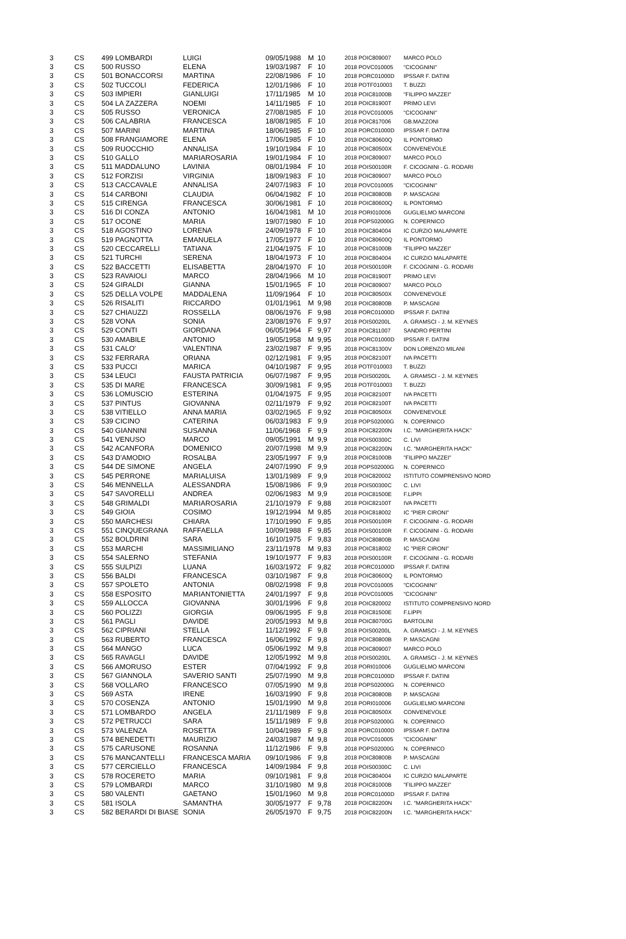| 3 | CS | 499 LOMBARDI | LUIGI | 09/05/1988 | M | 10 | 2018 POIC809007 | MARCO POLO |
| 3 | CS | 500 RUSSO | ELENA | 19/03/1987 | F | 10 | 2018 POVC010005 | "CICOGNINI" |
| 3 | CS | 501 BONACCORSI | MARTINA | 22/08/1986 | F | 10 | 2018 PORC01000D | IPSSAR F. DATINI |
| 3 | CS | 502 TUCCOLI | FEDERICA | 12/01/1986 | F | 10 | 2018 POTF010003 | T. BUZZI |
| 3 | CS | 503 IMPIERI | GIANLUIGI | 17/11/1985 | M | 10 | 2018 POIC81000B | "FILIPPO MAZZEI" |
| 3 | CS | 504 LA ZAZZERA | NOEMI | 14/11/1985 | F | 10 | 2018 POIC81900T | PRIMO LEVI |
| 3 | CS | 505 RUSSO | VERONICA | 27/08/1985 | F | 10 | 2018 POVC010005 | "CICOGNINI" |
| 3 | CS | 506 CALABRIA | FRANCESCA | 18/08/1985 | F | 10 | 2018 POIC817006 | GB.MAZZONI |
| 3 | CS | 507 MARINI | MARTINA | 18/06/1985 | F | 10 | 2018 PORC01000D | IPSSAR F. DATINI |
| 3 | CS | 508 FRANGIAMORE | ELENA | 17/06/1985 | F | 10 | 2018 POIC80600Q | IL PONTORMO |
| 3 | CS | 509 RUOCCHIO | ANNALISA | 19/10/1984 | F | 10 | 2018 POIC80500X | CONVENEVOLE |
| 3 | CS | 510 GALLO | MARIAROSARIA | 19/01/1984 | F | 10 | 2018 POIC809007 | MARCO POLO |
| 3 | CS | 511 MADDALUNO | LAVINIA | 08/01/1984 | F | 10 | 2018 POIS00100R | F. CICOGNINI - G. RODARI |
| 3 | CS | 512 FORZISI | VIRGINIA | 18/09/1983 | F | 10 | 2018 POIC809007 | MARCO POLO |
| 3 | CS | 513 CACCAVALE | ANNALISA | 24/07/1983 | F | 10 | 2018 POVC010005 | "CICOGNINI" |
| 3 | CS | 514 CARBONI | CLAUDIA | 06/04/1982 | F | 10 | 2018 POIC80800B | P. MASCAGNI |
| 3 | CS | 515 CIRENGA | FRANCESCA | 30/06/1981 | F | 10 | 2018 POIC80600Q | IL PONTORMO |
| 3 | CS | 516 DI CONZA | ANTONIO | 16/04/1981 | M | 10 | 2018 PORI010006 | GUGLIELMO MARCONI |
| 3 | CS | 517 OCONE | MARIA | 19/07/1980 | F | 10 | 2018 POPS02000G | N. COPERNICO |
| 3 | CS | 518 AGOSTINO | LORENA | 24/09/1978 | F | 10 | 2018 POIC804004 | IC CURZIO MALAPARTE |
| 3 | CS | 519 PAGNOTTA | EMANUELA | 17/05/1977 | F | 10 | 2018 POIC80600Q | IL PONTORMO |
| 3 | CS | 520 CECCARELLI | TATIANA | 21/04/1975 | F | 10 | 2018 POIC81000B | "FILIPPO MAZZEI" |
| 3 | CS | 521 TURCHI | SERENA | 18/04/1973 | F | 10 | 2018 POIC804004 | IC CURZIO MALAPARTE |
| 3 | CS | 522 BACCETTI | ELISABETTA | 28/04/1970 | F | 10 | 2018 POIS00100R | F. CICOGNINI - G. RODARI |
| 3 | CS | 523 RAVAIOLI | MARCO | 28/04/1966 | M | 10 | 2018 POIC81900T | PRIMO LEVI |
| 3 | CS | 524 GIRALDI | GIANNA | 15/01/1965 | F | 10 | 2018 POIC809007 | MARCO POLO |
| 3 | CS | 525 DELLA VOLPE | MADDALENA | 11/09/1964 | F | 10 | 2018 POIC80500X | CONVENEVOLE |
| 3 | CS | 526 RISALITI | RICCARDO | 01/01/1961 | M | 9,98 | 2018 POIC80800B | P. MASCAGNI |
| 3 | CS | 527 CHIAUZZI | ROSSELLA | 08/06/1976 | F | 9,98 | 2018 PORC01000D | IPSSAR F. DATINI |
| 3 | CS | 528 VONA | SONIA | 23/08/1976 | F | 9,97 | 2018 POIS00200L | A. GRAMSCI - J. M. KEYNES |
| 3 | CS | 529 CONTI | GIORDANA | 06/05/1964 | F | 9,97 | 2018 POIC811007 | SANDRO PERTINI |
| 3 | CS | 530 AMABILE | ANTONIO | 19/05/1958 | M | 9,95 | 2018 PORC01000D | IPSSAR F. DATINI |
| 3 | CS | 531 CALO' | VALENTINA | 23/02/1987 | F | 9,95 | 2018 POIC81300V | DON LORENZO MILANI |
| 3 | CS | 532 FERRARA | ORIANA | 02/12/1981 | F | 9,95 | 2018 POIC82100T | IVA PACETTI |
| 3 | CS | 533 PUCCI | MARICA | 04/10/1987 | F | 9,95 | 2018 POTF010003 | T. BUZZI |
| 3 | CS | 534 LEUCI | FAUSTA PATRICIA | 06/07/1987 | F | 9,95 | 2018 POIS00200L | A. GRAMSCI - J. M. KEYNES |
| 3 | CS | 535 DI MARE | FRANCESCA | 30/09/1981 | F | 9,95 | 2018 POTF010003 | T. BUZZI |
| 3 | CS | 536 LOMUSCIO | ESTERINA | 01/04/1975 | F | 9,95 | 2018 POIC82100T | IVA PACETTI |
| 3 | CS | 537 PINTUS | GIOVANNA | 02/11/1979 | F | 9,92 | 2018 POIC82100T | IVA PACETTI |
| 3 | CS | 538 VITIELLO | ANNA MARIA | 03/02/1965 | F | 9,92 | 2018 POIC80500X | CONVENEVOLE |
| 3 | CS | 539 CICINO | CATERINA | 06/03/1983 | F | 9,9 | 2018 POPS02000G | N. COPERNICO |
| 3 | CS | 540 GIANNINI | SUSANNA | 11/06/1968 | F | 9,9 | 2018 POIC82200N | I.C. "MARGHERITA HACK" |
| 3 | CS | 541 VENUSO | MARCO | 09/05/1991 | M | 9,9 | 2018 POIS00300C | C. LIVI |
| 3 | CS | 542 ACANFORA | DOMENICO | 20/07/1998 | M | 9,9 | 2018 POIC82200N | I.C. "MARGHERITA HACK" |
| 3 | CS | 543 D'AMODIO | ROSALBA | 23/05/1997 | F | 9,9 | 2018 POIC81000B | "FILIPPO MAZZEI" |
| 3 | CS | 544 DE SIMONE | ANGELA | 24/07/1990 | F | 9,9 | 2018 POPS02000G | N. COPERNICO |
| 3 | CS | 545 PERRONE | MARIALUISA | 13/01/1989 | F | 9,9 | 2018 POIC820002 | ISTITUTO COMPRENSIVO NORD |
| 3 | CS | 546 MENNELLA | ALESSANDRA | 15/08/1986 | F | 9,9 | 2018 POIS00300C | C. LIVI |
| 3 | CS | 547 SAVORELLI | ANDREA | 02/06/1983 | M | 9,9 | 2018 POIC81500E | F.LIPPI |
| 3 | CS | 548 GRIMALDI | MARIAROSARIA | 21/10/1979 | F | 9,88 | 2018 POIC82100T | IVA PACETTI |
| 3 | CS | 549 GIOIA | COSIMO | 19/12/1994 | M | 9,85 | 2018 POIC818002 | IC "PIER CIRONI" |
| 3 | CS | 550 MARCHESI | CHIARA | 17/10/1990 | F | 9,85 | 2018 POIS00100R | F. CICOGNINI - G. RODARI |
| 3 | CS | 551 CINQUEGRANA | RAFFAELLA | 10/09/1988 | F | 9,85 | 2018 POIS00100R | F. CICOGNINI - G. RODARI |
| 3 | CS | 552 BOLDRINI | SARA | 16/10/1975 | F | 9,83 | 2018 POIC80800B | P. MASCAGNI |
| 3 | CS | 553 MARCHI | MASSIMILIANO | 23/11/1978 | M | 9,83 | 2018 POIC818002 | IC "PIER CIRONI" |
| 3 | CS | 554 SALERNO | STEFANIA | 19/10/1977 | F | 9,83 | 2018 POIS00100R | F. CICOGNINI - G. RODARI |
| 3 | CS | 555 SULPIZI | LUANA | 16/03/1972 | F | 9,82 | 2018 PORC01000D | IPSSAR F. DATINI |
| 3 | CS | 556 BALDI | FRANCESCA | 03/10/1987 | F | 9,8 | 2018 POIC80600Q | IL PONTORMO |
| 3 | CS | 557 SPOLETO | ANTONIA | 08/02/1998 | F | 9,8 | 2018 POVC010005 | "CICOGNINI" |
| 3 | CS | 558 ESPOSITO | MARIANTONIETTA | 24/01/1997 | F | 9,8 | 2018 POVC010005 | "CICOGNINI" |
| 3 | CS | 559 ALLOCCA | GIOVANNA | 30/01/1996 | F | 9,8 | 2018 POIC820002 | ISTITUTO COMPRENSIVO NORD |
| 3 | CS | 560 POLIZZI | GIORGIA | 09/06/1995 | F | 9,8 | 2018 POIC81500E | F.LIPPI |
| 3 | CS | 561 PAGLI | DAVIDE | 20/05/1993 | M | 9,8 | 2018 POIC80700G | BARTOLINI |
| 3 | CS | 562 CIPRIANI | STELLA | 11/12/1992 | F | 9,8 | 2018 POIS00200L | A. GRAMSCI - J. M. KEYNES |
| 3 | CS | 563 RUBERTO | FRANCESCA | 16/06/1992 | F | 9,8 | 2018 POIC80800B | P. MASCAGNI |
| 3 | CS | 564 MANGO | LUCA | 05/06/1992 | M | 9,8 | 2018 POIC809007 | MARCO POLO |
| 3 | CS | 565 RAVAGLI | DAVIDE | 12/05/1992 | M | 9,8 | 2018 POIS00200L | A. GRAMSCI - J. M. KEYNES |
| 3 | CS | 566 AMORUSO | ESTER | 07/04/1992 | F | 9,8 | 2018 PORI010006 | GUGLIELMO MARCONI |
| 3 | CS | 567 GIANNOLA | SAVERIO SANTI | 25/07/1990 | M | 9,8 | 2018 PORC01000D | IPSSAR F. DATINI |
| 3 | CS | 568 VOLLARO | FRANCESCO | 07/05/1990 | M | 9,8 | 2018 POPS02000G | N. COPERNICO |
| 3 | CS | 569 ASTA | IRENE | 16/03/1990 | F | 9,8 | 2018 POIC80800B | P. MASCAGNI |
| 3 | CS | 570 COSENZA | ANTONIO | 15/01/1990 | M | 9,8 | 2018 PORI010006 | GUGLIELMO MARCONI |
| 3 | CS | 571 LOMBARDO | ANGELA | 21/11/1989 | F | 9,8 | 2018 POIC80500X | CONVENEVOLE |
| 3 | CS | 572 PETRUCCI | SARA | 15/11/1989 | F | 9,8 | 2018 POPS02000G | N. COPERNICO |
| 3 | CS | 573 VALENZA | ROSETTA | 10/04/1989 | F | 9,8 | 2018 PORC01000D | IPSSAR F. DATINI |
| 3 | CS | 574 BENEDETTI | MAURIZIO | 24/03/1987 | M | 9,8 | 2018 POVC010005 | "CICOGNINI" |
| 3 | CS | 575 CARUSONE | ROSANNA | 11/12/1986 | F | 9,8 | 2018 POPS02000G | N. COPERNICO |
| 3 | CS | 576 MANCANTELLI | FRANCESCA MARIA | 09/10/1986 | F | 9,8 | 2018 POIC80800B | P. MASCAGNI |
| 3 | CS | 577 CERCIELLO | FRANCESCA | 14/09/1984 | F | 9,8 | 2018 POIS00300C | C. LIVI |
| 3 | CS | 578 ROCERETO | MARIA | 09/10/1981 | F | 9,8 | 2018 POIC804004 | IC CURZIO MALAPARTE |
| 3 | CS | 579 LOMBARDI | MARCO | 31/10/1980 | M | 9,8 | 2018 POIC81000B | "FILIPPO MAZZEI" |
| 3 | CS | 580 VALENTI | GAETANO | 15/01/1960 | M | 9,8 | 2018 PORC01000D | IPSSAR F. DATINI |
| 3 | CS | 581 ISOLA | SAMANTHA | 30/05/1977 | F | 9,78 | 2018 POIC82200N | I.C. "MARGHERITA HACK" |
| 3 | CS | 582 BERARDI DI BIASE | SONIA | 26/05/1970 | F | 9,75 | 2018 POIC82200N | I.C. "MARGHERITA HACK" |